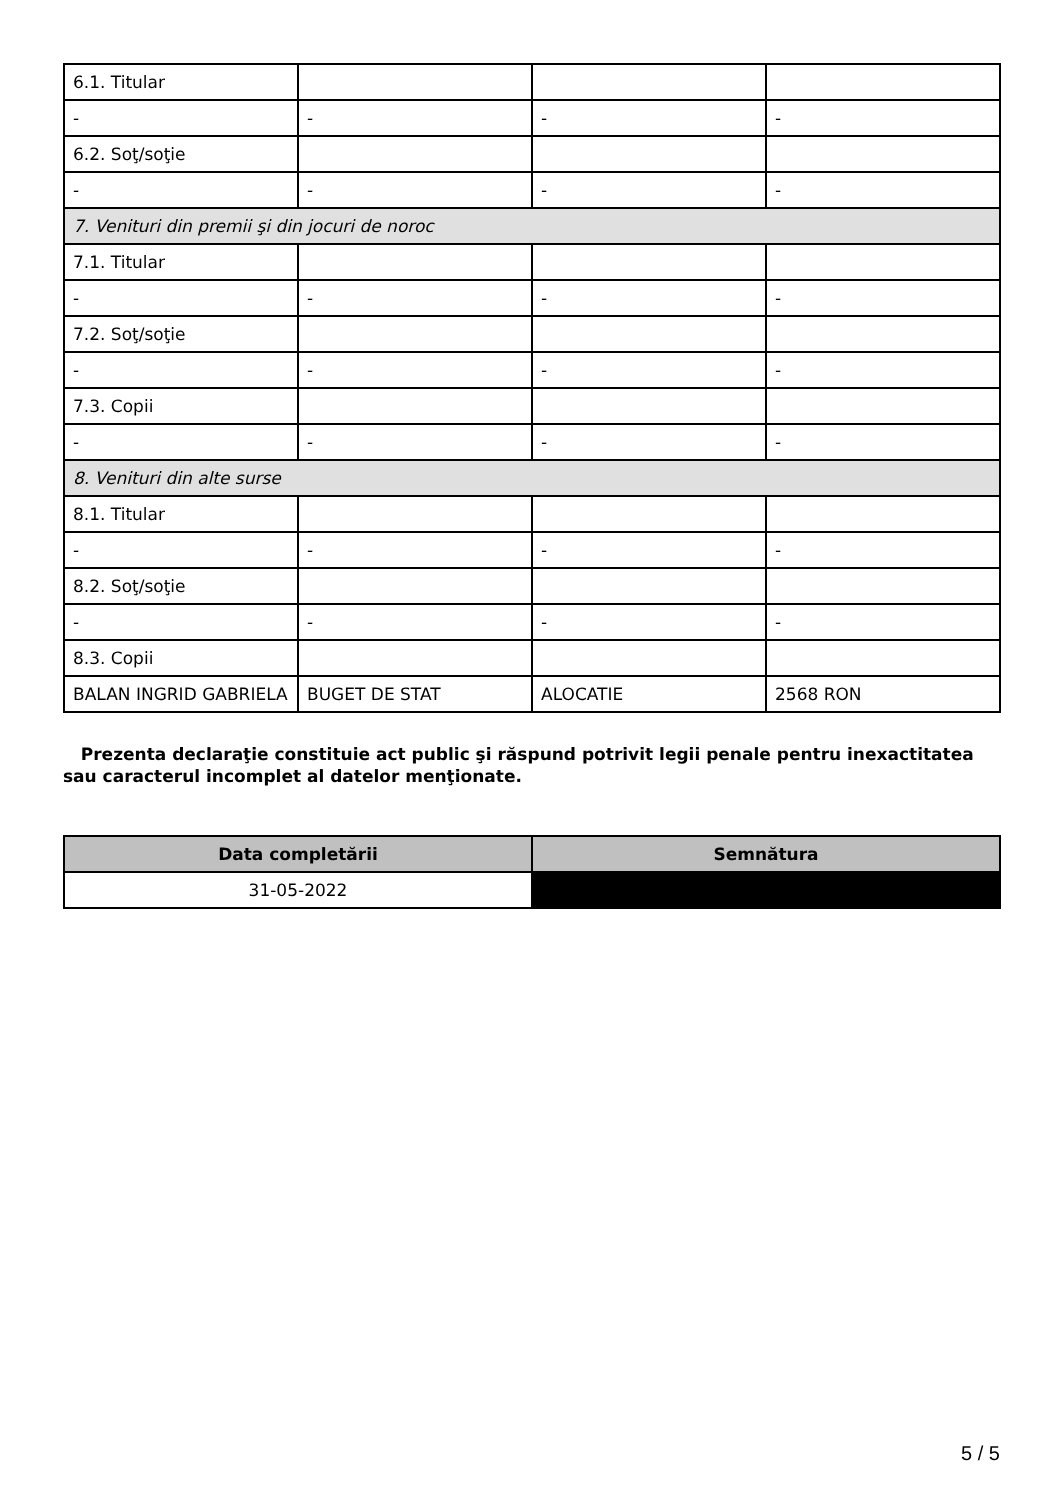| 6.1. Titular | | | |
| - | - | - | - |
| 6.2. Soţ/soţie | | | |
| - | - | - | - |
| 7. Venituri din premii şi din jocuri de noroc | | | |
| 7.1. Titular | | | |
| - | - | - | - |
| 7.2. Soţ/soţie | | | |
| - | - | - | - |
| 7.3. Copii | | | |
| - | - | - | - |
| 8. Venituri din alte surse | | | |
| 8.1. Titular | | | |
| - | - | - | - |
| 8.2. Soţ/soţie | | | |
| - | - | - | - |
| 8.3. Copii | | | |
| BALAN INGRID GABRIELA | BUGET DE STAT | ALOCATIE | 2568 RON |
Prezenta declaraţie constituie act public şi răspund potrivit legii penale pentru inexactitatea sau caracterul incomplet al datelor menţionate.
| Data completării | Semnătura |
| --- | --- |
| 31-05-2022 | |
5 / 5